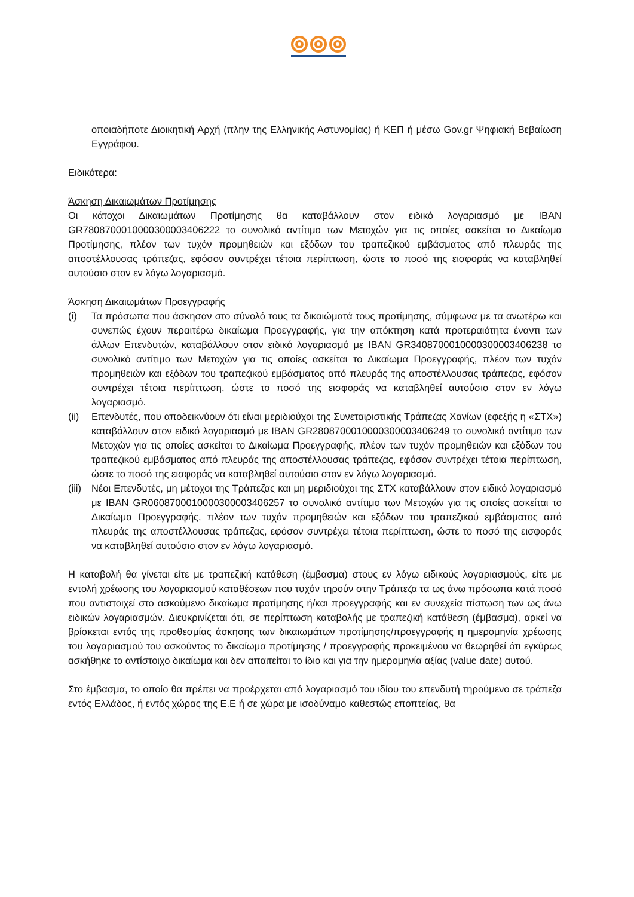οποιαδήποτε Διοικητική Αρχή (πλην της Ελληνικής Αστυνομίας) ή ΚΕΠ ή μέσω Gov.gr Ψηφιακή Βεβαίωση Εγγράφου.
Ειδικότερα:
Άσκηση Δικαιωμάτων Προτίμησης
Οι κάτοχοι Δικαιωμάτων Προτίμησης θα καταβάλλουν στον ειδικό λογαριασμό με IBAN GR7808700010000300003406222 το συνολικό αντίτιμο των Μετοχών για τις οποίες ασκείται το Δικαίωμα Προτίμησης, πλέον των τυχόν προμηθειών και εξόδων του τραπεζικού εμβάσματος από πλευράς της αποστέλλουσας τράπεζας, εφόσον συντρέχει τέτοια περίπτωση, ώστε το ποσό της εισφοράς να καταβληθεί αυτούσιο στον εν λόγω λογαριασμό.
Άσκηση Δικαιωμάτων Προεγγραφής
(i) Τα πρόσωπα που άσκησαν στο σύνολό τους τα δικαιώματά τους προτίμησης, σύμφωνα με τα ανωτέρω και συνεπώς έχουν περαιτέρω δικαίωμα Προεγγραφής, για την απόκτηση κατά προτεραιότητα έναντι των άλλων Επενδυτών, καταβάλλουν στον ειδικό λογαριασμό με IBAN GR3408700010000300003406238 το συνολικό αντίτιμο των Μετοχών για τις οποίες ασκείται το Δικαίωμα Προεγγραφής, πλέον των τυχόν προμηθειών και εξόδων του τραπεζικού εμβάσματος από πλευράς της αποστέλλουσας τράπεζας, εφόσον συντρέχει τέτοια περίπτωση, ώστε το ποσό της εισφοράς να καταβληθεί αυτούσιο στον εν λόγω λογαριασμό.
(ii) Επενδυτές, που αποδεικνύουν ότι είναι μεριδιούχοι της Συνεταιριστικής Τράπεζας Χανίων (εφεξής η «ΣΤΧ») καταβάλλουν στον ειδικό λογαριασμό με IBAN GR2808700010000300003406249 το συνολικό αντίτιμο των Μετοχών για τις οποίες ασκείται το Δικαίωμα Προεγγραφής, πλέον των τυχόν προμηθειών και εξόδων του τραπεζικού εμβάσματος από πλευράς της αποστέλλουσας τράπεζας, εφόσον συντρέχει τέτοια περίπτωση, ώστε το ποσό της εισφοράς να καταβληθεί αυτούσιο στον εν λόγω λογαριασμό.
(iii) Νέοι Επενδυτές, μη μέτοχοι της Τράπεζας και μη μεριδιούχοι της ΣΤΧ καταβάλλουν στον ειδικό λογαριασμό με IBAN GR0608700010000300003406257 το συνολικό αντίτιμο των Μετοχών για τις οποίες ασκείται το Δικαίωμα Προεγγραφής, πλέον των τυχόν προμηθειών και εξόδων του τραπεζικού εμβάσματος από πλευράς της αποστέλλουσας τράπεζας, εφόσον συντρέχει τέτοια περίπτωση, ώστε το ποσό της εισφοράς να καταβληθεί αυτούσιο στον εν λόγω λογαριασμό.
Η καταβολή θα γίνεται είτε με τραπεζική κατάθεση (έμβασμα) στους εν λόγω ειδικούς λογαριασμούς, είτε με εντολή χρέωσης του λογαριασμού καταθέσεων που τυχόν τηρούν στην Τράπεζα τα ως άνω πρόσωπα κατά ποσό που αντιστοιχεί στο ασκούμενο δικαίωμα προτίμησης ή/και προεγγραφής και εν συνεχεία πίστωση των ως άνω ειδικών λογαριασμών. Διευκρινίζεται ότι, σε περίπτωση καταβολής με τραπεζική κατάθεση (έμβασμα), αρκεί να βρίσκεται εντός της προθεσμίας άσκησης των δικαιωμάτων προτίμησης/προεγγραφής η ημερομηνία χρέωσης του λογαριασμού του ασκούντος το δικαίωμα προτίμησης / προεγγραφής προκειμένου να θεωρηθεί ότι εγκύρως ασκήθηκε το αντίστοιχο δικαίωμα και δεν απαιτείται το ίδιο και για την ημερομηνία αξίας (value date) αυτού.
Στο έμβασμα, το οποίο θα πρέπει να προέρχεται από λογαριασμό του ιδίου του επενδυτή τηρούμενο σε τράπεζα εντός Ελλάδος, ή εντός χώρας της Ε.Ε ή σε χώρα με ισοδύναμο καθεστώς εποπτείας, θα